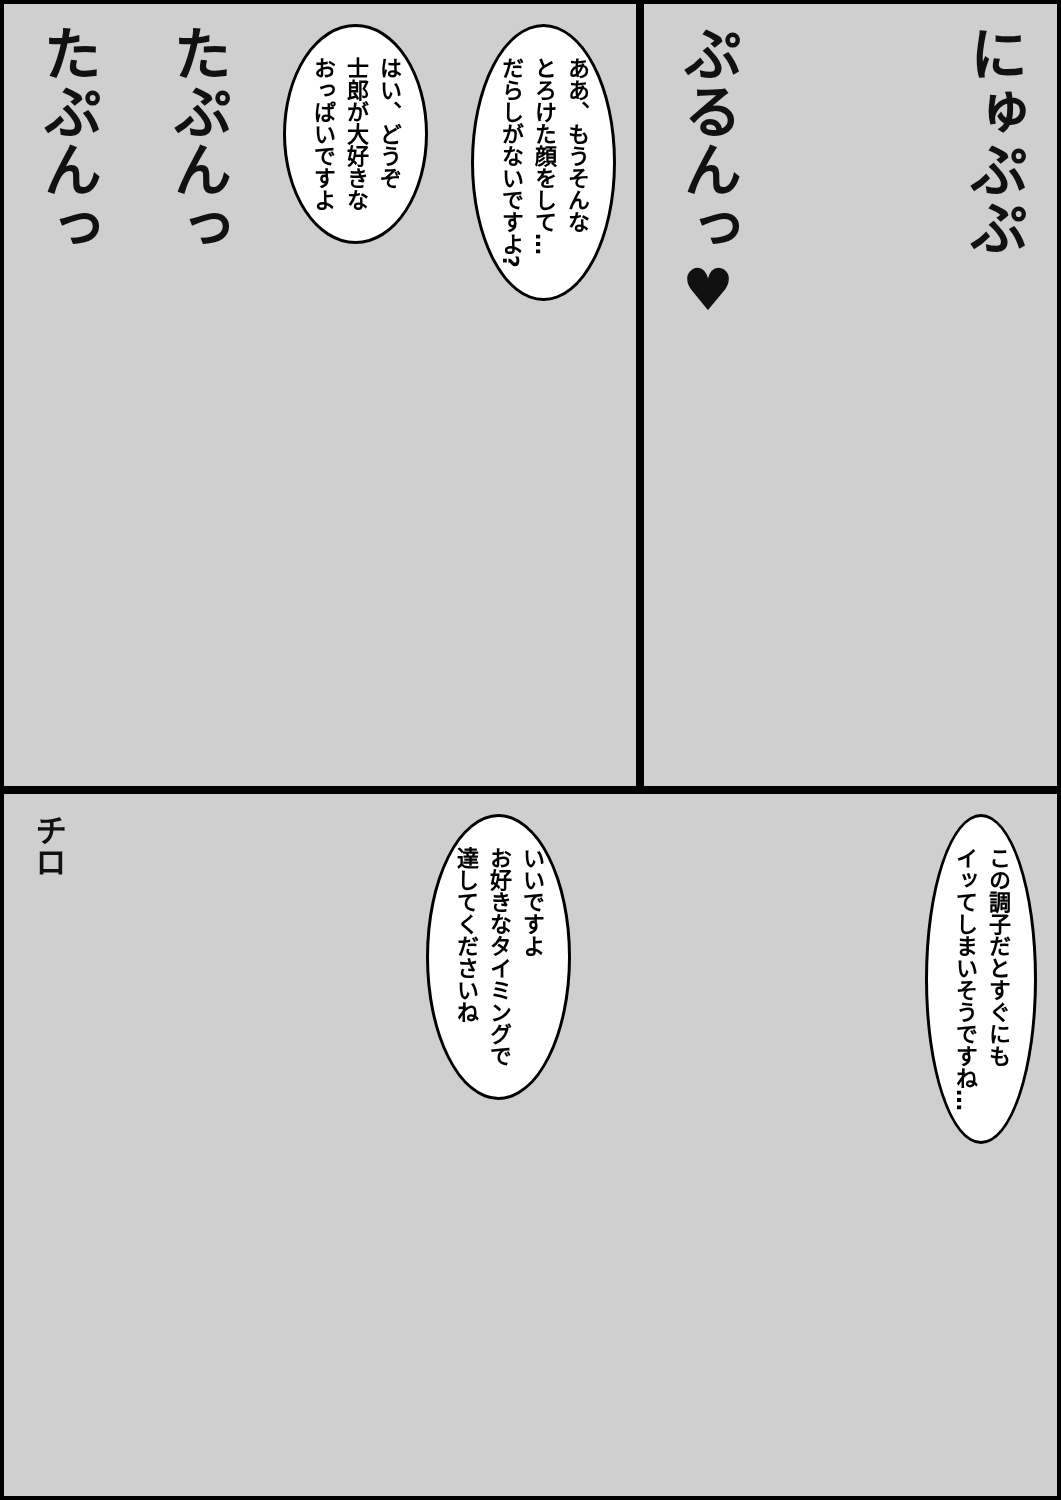ああ、もうそんな
とろけた顔をして…
だらしがないですよ?
はい、どうぞ
士郎が大好きな
おっぱいですよ
たぷんっ
たぷんっ
にゅぷぷ
ぷるんっ♥
この調子だとすぐにも
イッてしまいそうですね…
いいですよ
お好きなタイミングで
達してくださいね
チロ